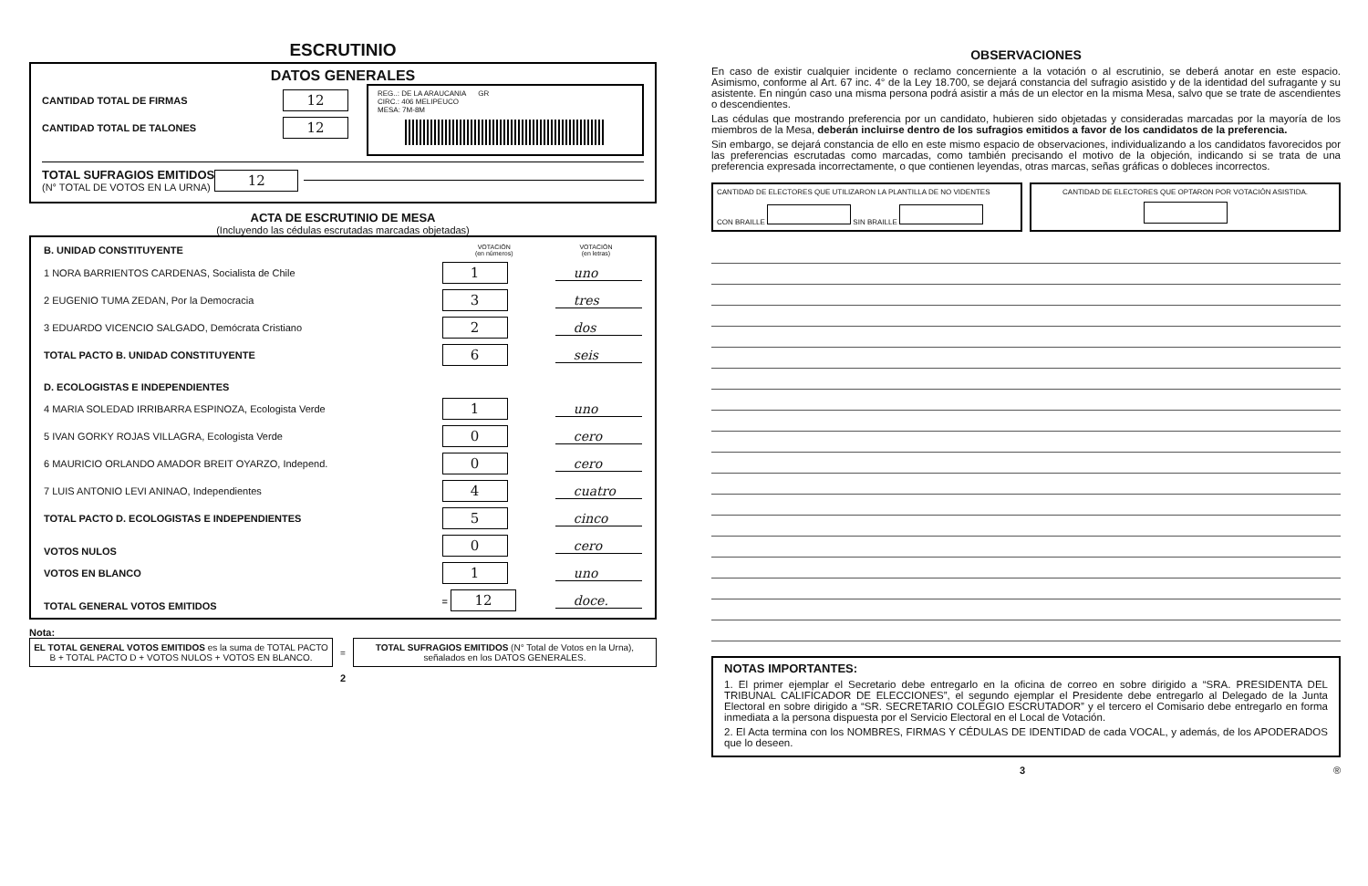ESCRUTINIO
DATOS GENERALES
CANTIDAD TOTAL DE FIRMAS
12
CANTIDAD TOTAL DE TALONES
12
REG..: DE LA ARAUCANIA GR
CIRC.: 406 MELIPEUCO
MESA: 7M-8M
TOTAL SUFRAGIOS EMITIDOS
(N° TOTAL DE VOTOS EN LA URNA)
12
ACTA DE ESCRUTINIO DE MESA
(Incluyendo las cédulas escrutadas marcadas objetadas)
| B. UNIDAD CONSTITUYENTE | VOTACIÓN (en números) | VOTACIÓN (en letras) |
| 1 NORA BARRIENTOS CARDENAS, Socialista de Chile | 1 | uno |
| 2 EUGENIO TUMA ZEDAN, Por la Democracia | 3 | tres |
| 3 EDUARDO VICENCIO SALGADO, Demócrata Cristiano | 2 | dos |
| TOTAL PACTO B. UNIDAD CONSTITUYENTE | 6 | seis |
| D. ECOLOGISTAS E INDEPENDIENTES | | |
| 4 MARIA SOLEDAD IRRIBARRA ESPINOZA, Ecologista Verde | 1 | uno |
| 5 IVAN GORKY ROJAS VILLAGRA, Ecologista Verde | 0 | cero |
| 6 MAURICIO ORLANDO AMADOR BREIT OYARZO, Independ. | 0 | cero |
| 7 LUIS ANTONIO LEVI ANINAO, Independientes | 4 | cuatro |
| TOTAL PACTO D. ECOLOGISTAS E INDEPENDIENTES | 5 | cinco |
| VOTOS NULOS | 0 | cero |
| VOTOS EN BLANCO | 1 | uno |
| TOTAL GENERAL VOTOS EMITIDOS | = 12 | doce. |
Nota:
EL TOTAL GENERAL VOTOS EMITIDOS es la suma de TOTAL PACTO B + TOTAL PACTO D + VOTOS NULOS + VOTOS EN BLANCO.
=
TOTAL SUFRAGIOS EMITIDOS (N° Total de Votos en la Urna), señalados en los DATOS GENERALES.
2
OBSERVACIONES
En caso de existir cualquier incidente o reclamo concerniente a la votación o al escrutinio, se deberá anotar en este espacio. Asimismo, conforme al Art. 67 inc. 4° de la Ley 18.700, se dejará constancia del sufragio asistido y de la identidad del sufragante y su asistente. En ningún caso una misma persona podrá asistir a más de un elector en la misma Mesa, salvo que se trate de ascendientes o descendientes.
Las cédulas que mostrando preferencia por un candidato, hubieren sido objetadas y consideradas marcadas por la mayoría de los miembros de la Mesa, deberán incluirse dentro de los sufragios emitidos a favor de los candidatos de la preferencia.
Sin embargo, se dejará constancia de ello en este mismo espacio de observaciones, individualizando a los candidatos favorecidos por las preferencias escrutadas como marcadas, como también precisando el motivo de la objeción, indicando si se trata de una preferencia expresada incorrectamente, o que contienen leyendas, otras marcas, señas gráficas o dobleces incorrectos.
CANTIDAD DE ELECTORES QUE UTILIZARON LA PLANTILLA DE NO VIDENTES
CON BRAILLE SIN BRAILLE
CANTIDAD DE ELECTORES QUE OPTARON POR VOTACIÓN ASISTIDA.
NOTAS IMPORTANTES:
1. El primer ejemplar el Secretario debe entregarlo en la oficina de correo en sobre dirigido a “SRA. PRESIDENTA DEL TRIBUNAL CALIFICADOR DE ELECCIONES”, el segundo ejemplar el Presidente debe entregarlo al Delegado de la Junta Electoral en sobre dirigido a “SR. SECRETARIO COLEGIO ESCRUTADOR” y el tercero el Comisario debe entregarlo en forma inmediata a la persona dispuesta por el Servicio Electoral en el Local de Votación.
2. El Acta termina con los NOMBRES, FIRMAS Y CÉDULAS DE IDENTIDAD de cada VOCAL, y además, de los APODERADOS que lo deseen.
3 ®